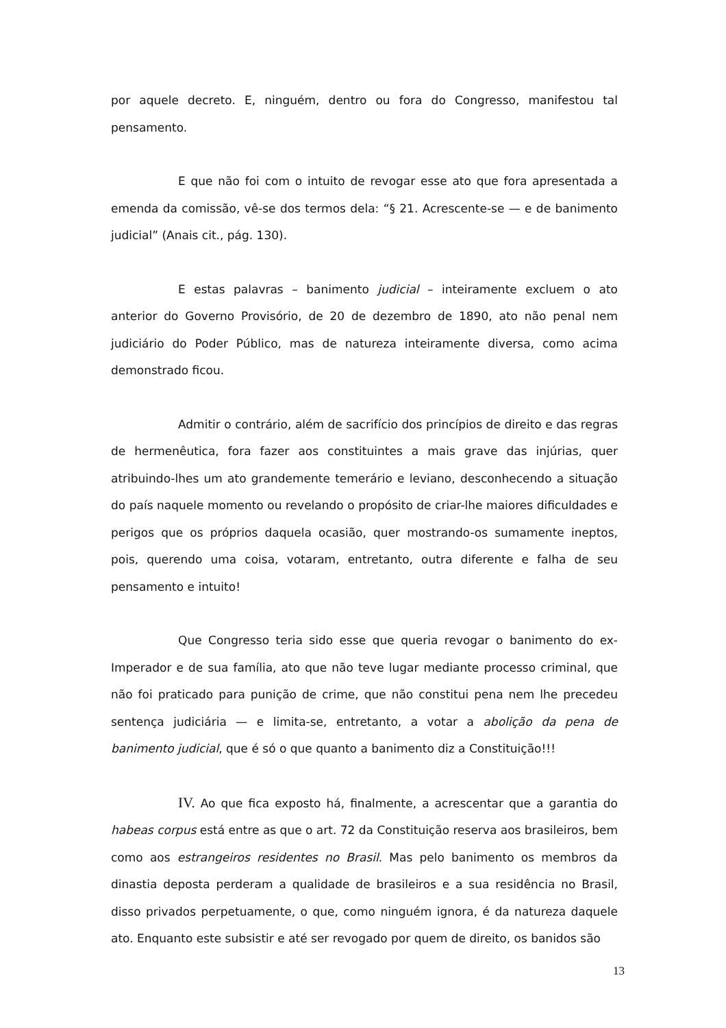por aquele decreto. E, ninguém, dentro ou fora do Congresso, manifestou tal pensamento.
E que não foi com o intuito de revogar esse ato que fora apresentada a emenda da comissão, vê-se dos termos dela: “§ 21. Acrescente-se — e de banimento judicial” (Anais cit., pág. 130).
E estas palavras – banimento judicial – inteiramente excluem o ato anterior do Governo Provisório, de 20 de dezembro de 1890, ato não penal nem judiciário do Poder Público, mas de natureza inteiramente diversa, como acima demonstrado ficou.
Admitir o contrário, além de sacrifício dos princípios de direito e das regras de hermenêutica, fora fazer aos constituintes a mais grave das injúrias, quer atribuindo-lhes um ato grandemente temerário e leviano, desconhecendo a situação do país naquele momento ou revelando o propósito de criar-lhe maiores dificuldades e perigos que os próprios daquela ocasião, quer mostrando-os sumamente ineptos, pois, querendo uma coisa, votaram, entretanto, outra diferente e falha de seu pensamento e intuito!
Que Congresso teria sido esse que queria revogar o banimento do ex-Imperador e de sua família, ato que não teve lugar mediante processo criminal, que não foi praticado para punição de crime, que não constitui pena nem lhe precedeu sentença judiciária — e limita-se, entretanto, a votar a abolição da pena de banimento judicial, que é só o que quanto a banimento diz a Constituição!!!
IV. Ao que fica exposto há, finalmente, a acrescentar que a garantia do habeas corpus está entre as que o art. 72 da Constituição reserva aos brasileiros, bem como aos estrangeiros residentes no Brasil. Mas pelo banimento os membros da dinastia deposta perderam a qualidade de brasileiros e a sua residência no Brasil, disso privados perpetuamente, o que, como ninguém ignora, é da natureza daquele ato. Enquanto este subsistir e até ser revogado por quem de direito, os banidos são
13